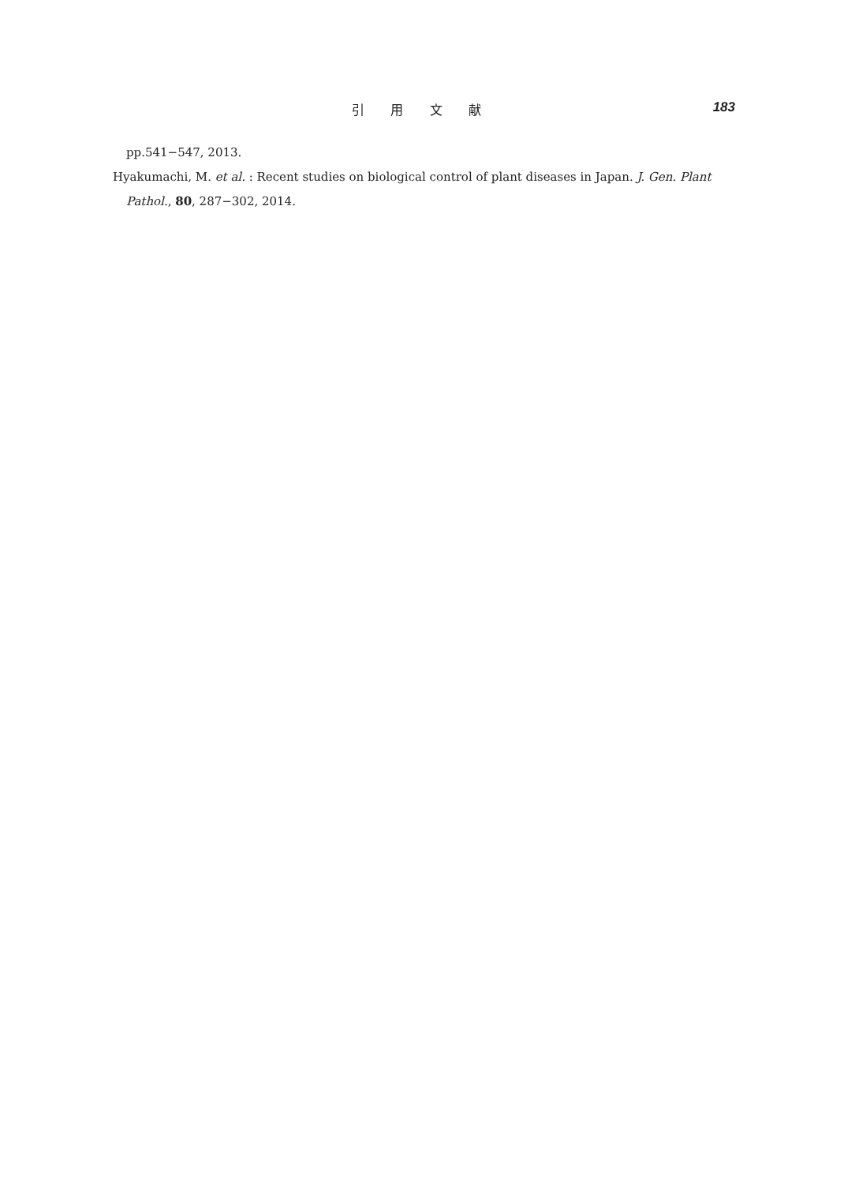引 用 文 献
183
pp.541−547, 2013.
Hyakumachi, M. et al. : Recent studies on biological control of plant diseases in Japan. J. Gen. Plant Pathol., 80, 287−302, 2014.